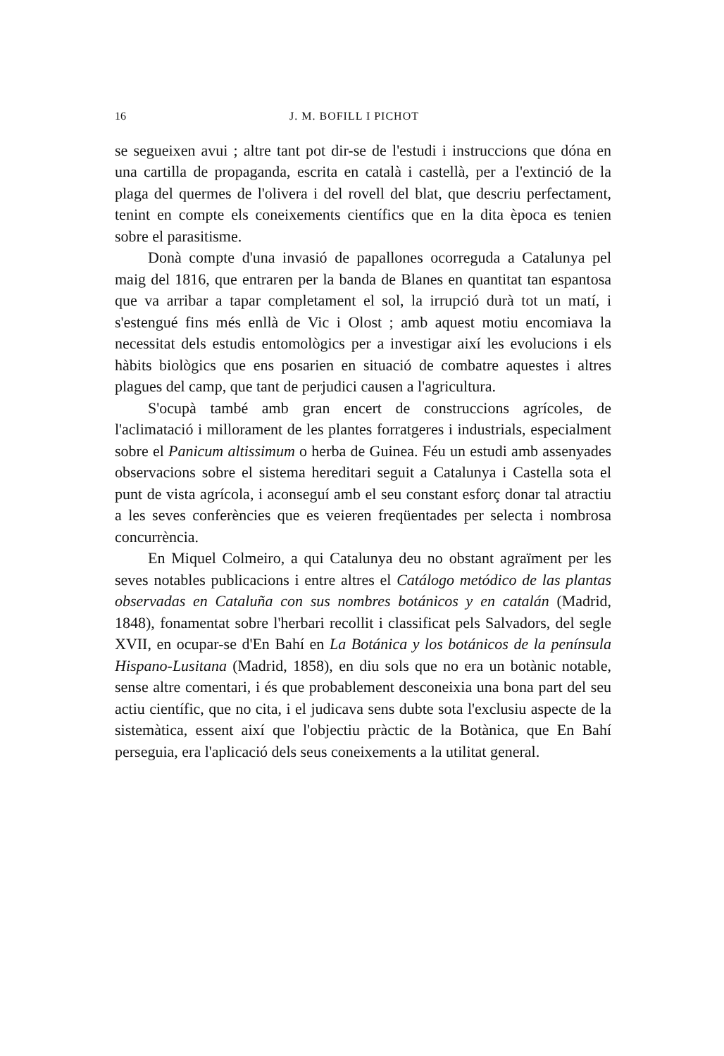16 J. M. BOFILL I PICHOT
se segueixen avui ; altre tant pot dir-se de l'estudi i instruccions que dóna en una cartilla de propaganda, escrita en català i castellà, per a l'extinció de la plaga del quermes de l'olivera i del rovell del blat, que descriu perfectament, tenint en compte els coneixements científics que en la dita època es tenien sobre el parasitisme.
Donà compte d'una invasió de papallones ocorreguda a Catalunya pel maig del 1816, que entraren per la banda de Blanes en quantitat tan espantosa que va arribar a tapar completament el sol, la irrupció durà tot un matí, i s'estengué fins més enllà de Vic i Olost ; amb aquest motiu encomiava la necessitat dels estudis entomològics per a investigar així les evolucions i els hàbits biològics que ens posarien en situació de combatre aquestes i altres plagues del camp, que tant de perjudici causen a l'agricultura.
S'ocupà també amb gran encert de construccions agrícoles, de l'aclimatació i millorament de les plantes forratgeres i industrials, especialment sobre el Panicum altissimum o herba de Guinea. Féu un estudi amb assenyades observacions sobre el sistema hereditari seguit a Catalunya i Castella sota el punt de vista agrícola, i aconseguí amb el seu constant esforç donar tal atractiu a les seves conferències que es veieren freqüentades per selecta i nombrosa concurrència.
En Miquel Colmeiro, a qui Catalunya deu no obstant agraïment per les seves notables publicacions i entre altres el Catálogo metódico de las plantas observadas en Cataluña con sus nombres botánicos y en catalán (Madrid, 1848), fonamentat sobre l'herbari recollit i classificat pels Salvadors, del segle XVII, en ocupar-se d'En Bahí en La Botánica y los botánicos de la península Hispano-Lusitana (Madrid, 1858), en diu sols que no era un botànic notable, sense altre comentari, i és que probablement desconeixia una bona part del seu actiu científic, que no cita, i el judicava sens dubte sota l'exclusiu aspecte de la sistemàtica, essent així que l'objectiu pràctic de la Botànica, que En Bahí perseguia, era l'aplicació dels seus coneixements a la utilitat general.